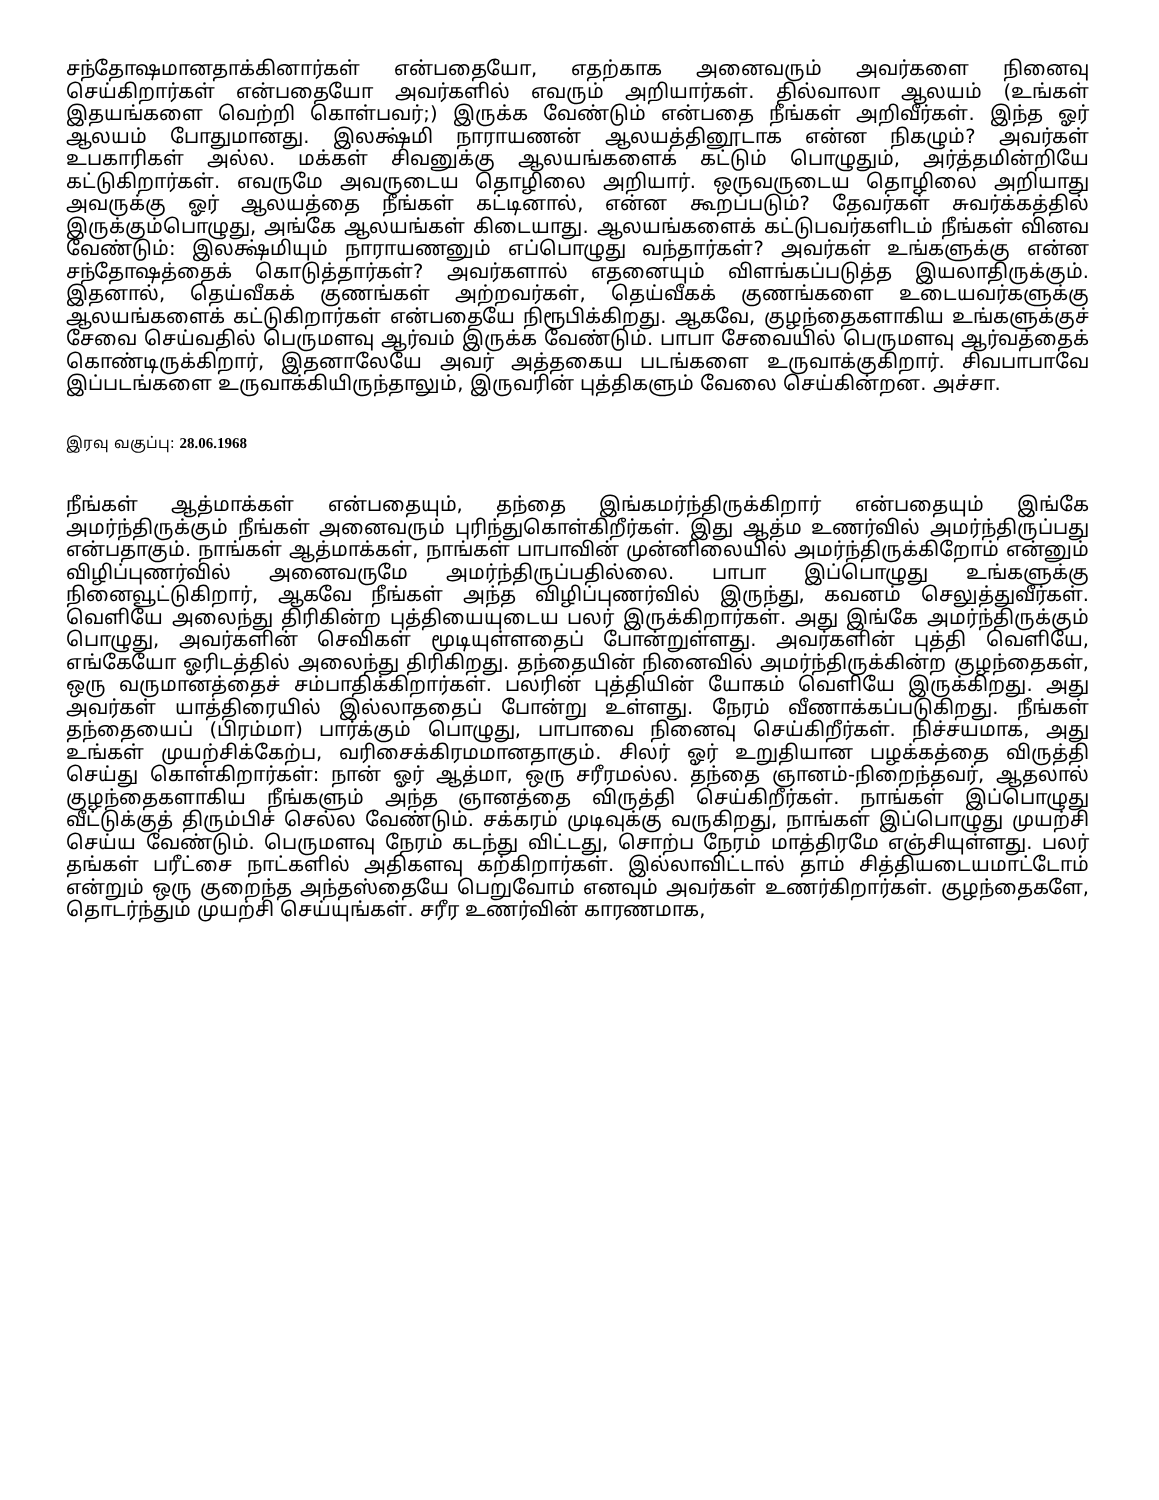சந்தோஷமானதாக்கினார்கள் என்பதையோ, எதற்காக அனைவரும் அவர்களை நினைவு செய்கிறார்கள் என்பதையோ அவர்களில் எவரும் அறியார்கள். தில்வாலா ஆலயம் (உங்கள் இதயங்களை வெற்றி கொள்பவர்;) இருக்க வேண்டும் என்பதை நீங்கள் அறிவீர்கள். இந்த ஓர் ஆலயம் போதுமானது. இலக்ஷ்மி நாராயணன் ஆலயத்தினூடாக என்ன நிகழும்? அவர்கள் உபகாரிகள் அல்ல. மக்கள் சிவனுக்கு ஆலயங்களைக் கட்டும் பொழுதும், அர்த்தமின்றியே கட்டுகிறார்கள். எவருமே அவருடைய தொழிலை அறியார். ஒருவருடைய தொழிலை அறியாது அவருக்கு ஓர் ஆலயத்தை நீங்கள் கட்டினால், என்ன கூறப்படும்? தேவர்கள் சுவர்க்கத்தில் இருக்கும்பொழுது, அங்கே ஆலயங்கள் கிடையாது. ஆலயங்களைக் கட்டுபவர்களிடம் நீங்கள் வினவ வேண்டும்: இலக்ஷ்மியும் நாராயணனும் எப்பொழுது வந்தார்கள்? அவர்கள் உங்களுக்கு என்ன சந்தோஷத்தைக் கொடுத்தார்கள்? அவர்களால் எதனையும் விளங்கப்படுத்த இயலாதிருக்கும். இதனால், தெய்வீகக் குணங்கள் அற்றவர்கள், தெய்வீகக் குணங்களை உடையவர்களுக்கு ஆலயங்களைக் கட்டுகிறார்கள் என்பதையே நிரூபிக்கிறது. ஆகவே, குழந்தைகளாகிய உங்களுக்குச் சேவை செய்வதில் பெருமளவு ஆர்வம் இருக்க வேண்டும். பாபா சேவையில் பெருமளவு ஆர்வத்தைக் கொண்டிருக்கிறார், இதனாலேயே அவர் அத்தகைய படங்களை உருவாக்குகிறார். சிவபாபாவே இப்படங்களை உருவாக்கியிருந்தாலும், இருவரின் புத்திகளும் வேலை செய்கின்றன. அச்சா.
இரவு வகுப்பு: 28.06.1968
நீங்கள் ஆத்மாக்கள் என்பதையும், தந்தை இங்கமர்ந்திருக்கிறார் என்பதையும் இங்கே அமர்ந்திருக்கும் நீங்கள் அனைவரும் புரிந்துகொள்கிறீர்கள். இது ஆத்ம உணர்வில் அமர்ந்திருப்பது என்பதாகும். நாங்கள் ஆத்மாக்கள், நாங்கள் பாபாவின் முன்னிலையில் அமர்ந்திருக்கிறோம் என்னும் விழிப்புணர்வில் அனைவருமே அமர்ந்திருப்பதில்லை. பாபா இப்பொழுது உங்களுக்கு நினைவூட்டுகிறார், ஆகவே நீங்கள் அந்த விழிப்புணர்வில் இருந்து, கவனம் செலுத்துவீர்கள். வெளியே அலைந்து திரிகின்ற புத்தியையுடைய பலர் இருக்கிறார்கள். அது இங்கே அமர்ந்திருக்கும் பொழுது, அவர்களின் செவிகள் மூடியுள்ளதைப் போன்றுள்ளது. அவர்களின் புத்தி வெளியே, எங்கேயோ ஓரிடத்தில் அலைந்து திரிகிறது. தந்தையின் நினைவில் அமர்ந்திருக்கின்ற குழந்தைகள், ஒரு வருமானத்தைச் சம்பாதிக்கிறார்கள். பலரின் புத்தியின் யோகம் வெளியே இருக்கிறது. அது அவர்கள் யாத்திரையில் இல்லாததைப் போன்று உள்ளது. நேரம் வீணாக்கப்படுகிறது. நீங்கள் தந்தையைப் (பிரம்மா) பார்க்கும் பொழுது, பாபாவை நினைவு செய்கிறீர்கள். நிச்சயமாக, அது உங்கள் முயற்சிக்கேற்ப, வரிசைக்கிரமமானதாகும். சிலர் ஓர் உறுதியான பழக்கத்தை விருத்தி செய்து கொள்கிறார்கள்: நான் ஓர் ஆத்மா, ஒரு சரீரமல்ல. தந்தை ஞானம்-நிறைந்தவர், ஆதலால் குழந்தைகளாகிய நீங்களும் அந்த ஞானத்தை விருத்தி செய்கிறீர்கள். நாங்கள் இப்பொழுது வீட்டுக்குத் திரும்பிச் செல்ல வேண்டும். சக்கரம் முடிவுக்கு வருகிறது, நாங்கள் இப்பொழுது முயற்சி செய்ய வேண்டும். பெருமளவு நேரம் கடந்து விட்டது, சொற்ப நேரம் மாத்திரமே எஞ்சியுள்ளது. பலர் தங்கள் பரீட்சை நாட்களில் அதிகளவு கற்கிறார்கள். இல்லாவிட்டால் தாம் சித்தியடையமாட்டோம் என்றும் ஒரு குறைந்த அந்தஸ்தையே பெறுவோம் எனவும் அவர்கள் உணர்கிறார்கள். குழந்தைகளே, தொடர்ந்தும் முயற்சி செய்யுங்கள். சரீர உணர்வின் காரணமாக,